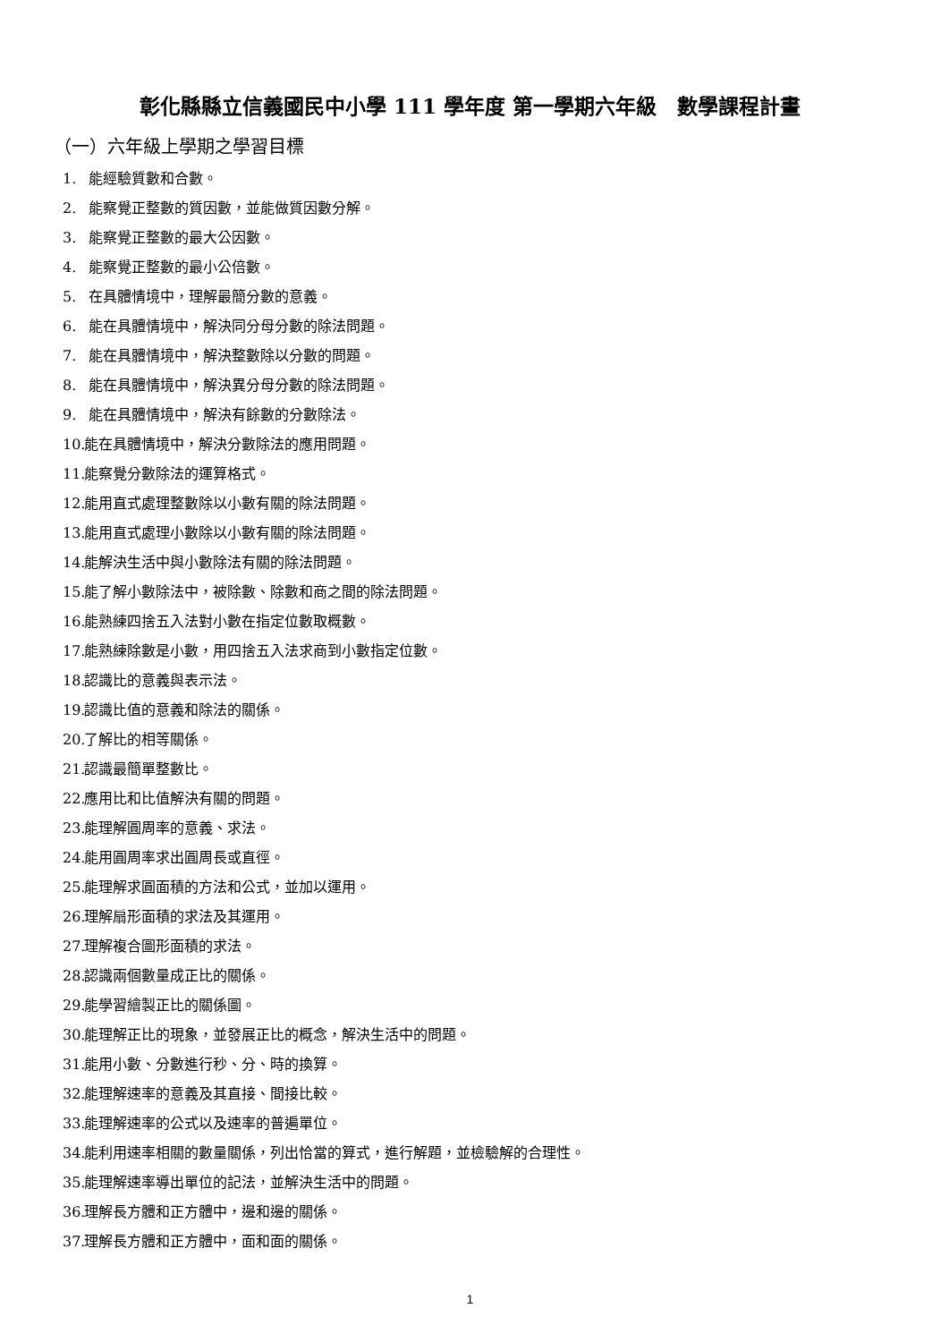彰化縣縣立信義國民中小學 111 學年度 第一學期六年級　數學課程計畫
（一）六年級上學期之學習目標
1. 能經驗質數和合數。
2. 能察覺正整數的質因數，並能做質因數分解。
3. 能察覺正整數的最大公因數。
4. 能察覺正整數的最小公倍數。
5. 在具體情境中，理解最簡分數的意義。
6. 能在具體情境中，解決同分母分數的除法問題。
7. 能在具體情境中，解決整數除以分數的問題。
8. 能在具體情境中，解決異分母分數的除法問題。
9. 能在具體情境中，解決有餘數的分數除法。
10. 能在具體情境中，解決分數除法的應用問題。
11. 能察覺分數除法的運算格式。
12. 能用直式處理整數除以小數有關的除法問題。
13. 能用直式處理小數除以小數有關的除法問題。
14. 能解決生活中與小數除法有關的除法問題。
15. 能了解小數除法中，被除數、除數和商之間的除法問題。
16. 能熟練四捨五入法對小數在指定位數取概數。
17. 能熟練除數是小數，用四捨五入法求商到小數指定位數。
18. 認識比的意義與表示法。
19. 認識比值的意義和除法的關係。
20. 了解比的相等關係。
21. 認識最簡單整數比。
22. 應用比和比值解決有關的問題。
23. 能理解圓周率的意義、求法。
24. 能用圓周率求出圓周長或直徑。
25. 能理解求圓面積的方法和公式，並加以運用。
26. 理解扇形面積的求法及其運用。
27. 理解複合圖形面積的求法。
28. 認識兩個數量成正比的關係。
29. 能學習繪製正比的關係圖。
30. 能理解正比的現象，並發展正比的概念，解決生活中的問題。
31. 能用小數、分數進行秒、分、時的換算。
32. 能理解速率的意義及其直接、間接比較。
33. 能理解速率的公式以及速率的普遍單位。
34. 能利用速率相關的數量關係，列出恰當的算式，進行解題，並檢驗解的合理性。
35. 能理解速率導出單位的記法，並解決生活中的問題。
36. 理解長方體和正方體中，邊和邊的關係。
37. 理解長方體和正方體中，面和面的關係。
1